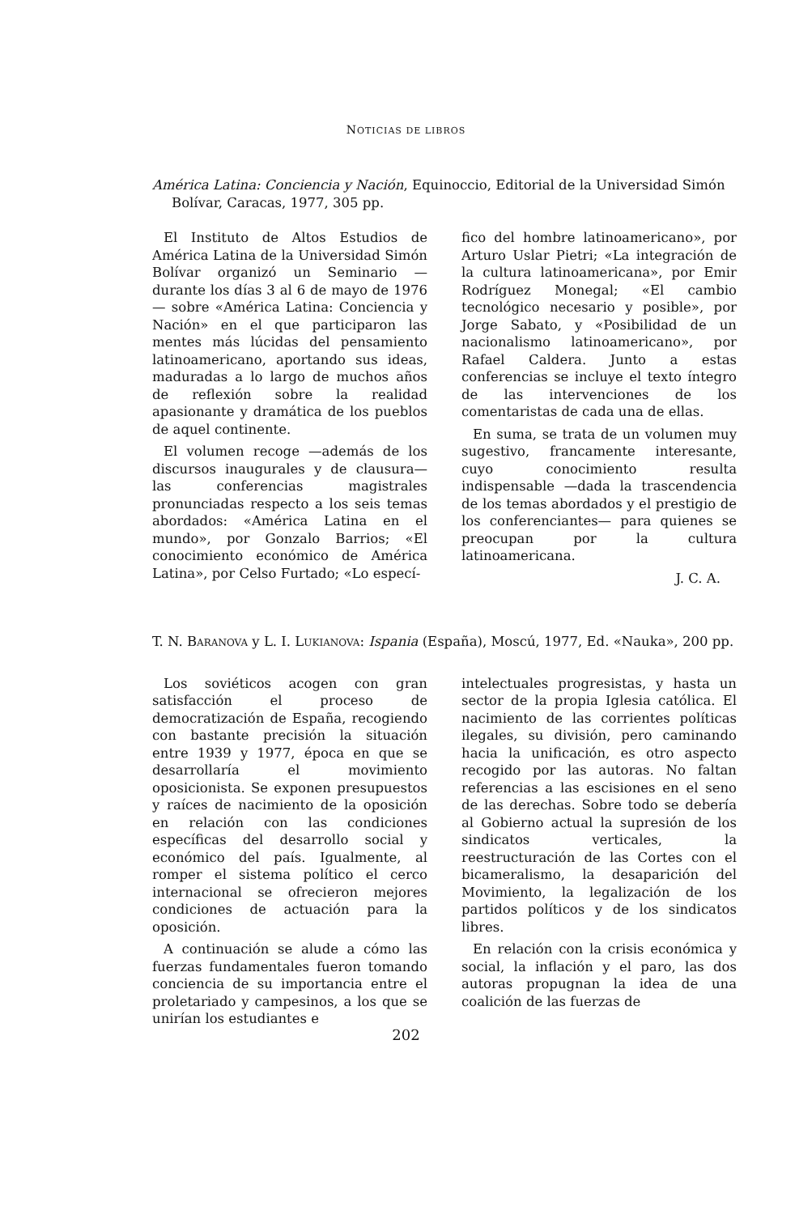NOTICIAS DE LIBROS
América Latina: Conciencia y Nación, Equinoccio, Editorial de la Universidad Simón Bolívar, Caracas, 1977, 305 pp.
El Instituto de Altos Estudios de América Latina de la Universidad Simón Bolívar organizó un Seminario —durante los días 3 al 6 de mayo de 1976— sobre «América Latina: Conciencia y Nación» en el que participaron las mentes más lúcidas del pensamiento latinoamericano, aportando sus ideas, maduradas a lo largo de muchos años de reflexión sobre la realidad apasionante y dramática de los pueblos de aquel continente.
El volumen recoge —además de los discursos inaugurales y de clausura— las conferencias magistrales pronunciadas respecto a los seis temas abordados: «América Latina en el mundo», por Gonzalo Barrios; «El conocimiento económico de América Latina», por Celso Furtado; «Lo especí-
fico del hombre latinoamericano», por Arturo Uslar Pietri; «La integración de la cultura latinoamericana», por Emir Rodríguez Monegal; «El cambio tecnológico necesario y posible», por Jorge Sabato, y «Posibilidad de un nacionalismo latinoamericano», por Rafael Caldera. Junto a estas conferencias se incluye el texto íntegro de las intervenciones de los comentaristas de cada una de ellas.
En suma, se trata de un volumen muy sugestivo, francamente interesante, cuyo conocimiento resulta indispensable —dada la trascendencia de los temas abordados y el prestigio de los conferenciantes— para quienes se preocupan por la cultura latinoamericana.
J. C. A.
T. N. BARANOVA y L. I. LUKIANOVA: Ispania (España), Moscú, 1977, Ed. «Nauka», 200 pp.
Los soviéticos acogen con gran satisfacción el proceso de democratización de España, recogiendo con bastante precisión la situación entre 1939 y 1977, época en que se desarrollaría el movimiento oposicionista. Se exponen presupuestos y raíces de nacimiento de la oposición en relación con las condiciones específicas del desarrollo social y económico del país. Igualmente, al romper el sistema político el cerco internacional se ofrecieron mejores condiciones de actuación para la oposición.
A continuación se alude a cómo las fuerzas fundamentales fueron tomando conciencia de su importancia entre el proletariado y campesinos, a los que se unirían los estudiantes e
intelectuales progresistas, y hasta un sector de la propia Iglesia católica. El nacimiento de las corrientes políticas ilegales, su división, pero caminando hacia la unificación, es otro aspecto recogido por las autoras. No faltan referencias a las escisiones en el seno de las derechas. Sobre todo se debería al Gobierno actual la supresión de los sindicatos verticales, la reestructuración de las Cortes con el bicameralismo, la desaparición del Movimiento, la legalización de los partidos políticos y de los sindicatos libres.
En relación con la crisis económica y social, la inflación y el paro, las dos autoras propugnan la idea de una coalición de las fuerzas de
202